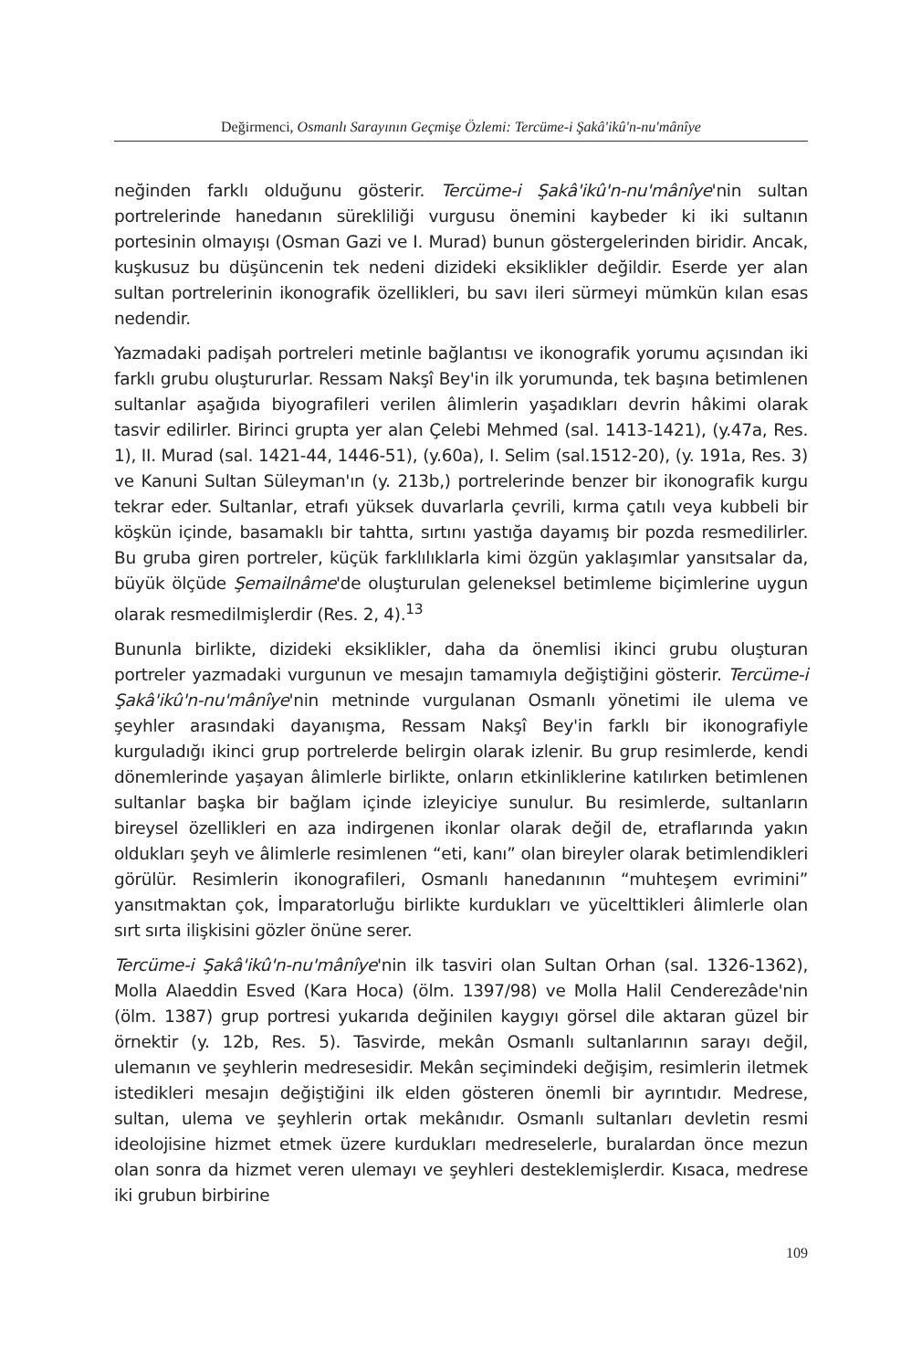Değirmenci, Osmanlı Sarayının Geçmişe Özlemi: Tercüme-i Şakâ'ikû'n-nu'mânîye
neğinden farklı olduğunu gösterir. Tercüme-i Şakâ'ikû'n-nu'mânîye'nin sultan portrelerinde hanedanın sürekliliği vurgusu önemini kaybeder ki iki sultanın portesinin olmayışı (Osman Gazi ve I. Murad) bunun göstergelerinden biridir. Ancak, kuşkusuz bu düşüncenin tek nedeni dizideki eksiklikler değildir. Eserde yer alan sultan portrelerinin ikonografik özellikleri, bu savı ileri sürmeyi mümkün kılan esas nedendir.
Yazmadaki padişah portreleri metinle bağlantısı ve ikonografik yorumu açısından iki farklı grubu oluştururlar. Ressam Nakşî Bey'in ilk yorumunda, tek başına betimlenen sultanlar aşağıda biyografileri verilen âlimlerin yaşadıkları devrin hâkimi olarak tasvir edilirler. Birinci grupta yer alan Çelebi Mehmed (sal. 1413-1421), (y.47a, Res. 1), II. Murad (sal. 1421-44, 1446-51), (y.60a), I. Selim (sal.1512-20), (y. 191a, Res. 3) ve Kanuni Sultan Süleyman'ın (y. 213b,) portrelerinde benzer bir ikonografik kurgu tekrar eder. Sultanlar, etrafı yüksek duvarlarla çevrili, kırma çatılı veya kubbeli bir köşkün içinde, basamaklı bir tahtta, sırtını yastığa dayamış bir pozda resmedilirler. Bu gruba giren portreler, küçük farklılıklarla kimi özgün yaklaşımlar yansıtsalar da, büyük ölçüde Şemailnâme'de oluşturulan geleneksel betimleme biçimlerine uygun olarak resmedilmişlerdir (Res. 2, 4).<sup>13</sup>
Bununla birlikte, dizideki eksiklikler, daha da önemlisi ikinci grubu oluşturan portreler yazmadaki vurgunun ve mesajın tamamıyla değiştiğini gösterir. Tercüme-i Şakâ'ikû'n-nu'mânîye'nin metninde vurgulanan Osmanlı yönetimi ile ulema ve şeyhler arasındaki dayanışma, Ressam Nakşî Bey'in farklı bir ikonografiyle kurguladığı ikinci grup portrelerde belirgin olarak izlenir. Bu grup resimlerde, kendi dönemlerinde yaşayan âlimlerle birlikte, onların etkinliklerine katılırken betimlenen sultanlar başka bir bağlam içinde izleyiciye sunulur. Bu resimlerde, sultanların bireysel özellikleri en aza indirgenen ikonlar olarak değil de, etraflarında yakın oldukları şeyh ve âlimlerle resimlenen “eti, kanı” olan bireyler olarak betimlendikleri görülür. Resimlerin ikonografileri, Osmanlı hanedanının “muhteşem evrimini” yansıtmaktan çok, İmparatorluğu birlikte kurdukları ve yücelttikleri âlimlerle olan sırt sırta ilişkisini gözler önüne serer.
Tercüme-i Şakâ'ikû'n-nu'mânîye'nin ilk tasviri olan Sultan Orhan (sal. 1326-1362), Molla Alaeddin Esved (Kara Hoca) (ölm. 1397/98) ve Molla Halil Cenderezâde'nin (ölm. 1387) grup portresi yukarıda değinilen kaygıyı görsel dile aktaran güzel bir örnektir (y. 12b, Res. 5). Tasvirde, mekân Osmanlı sultanlarının sarayı değil, ulemanın ve şeyhlerin medresesidir. Mekân seçimindeki değişim, resimlerin iletmek istedikleri mesajın değiştiğini ilk elden gösteren önemli bir ayrıntıdır. Medrese, sultan, ulema ve şeyhlerin ortak mekânıdır. Osmanlı sultanları devletin resmi ideolojisine hizmet etmek üzere kurdukları medreselerle, buralardan önce mezun olan sonra da hizmet veren ulemayı ve şeyhleri desteklemişlerdir. Kısaca, medrese iki grubun birbirine
109